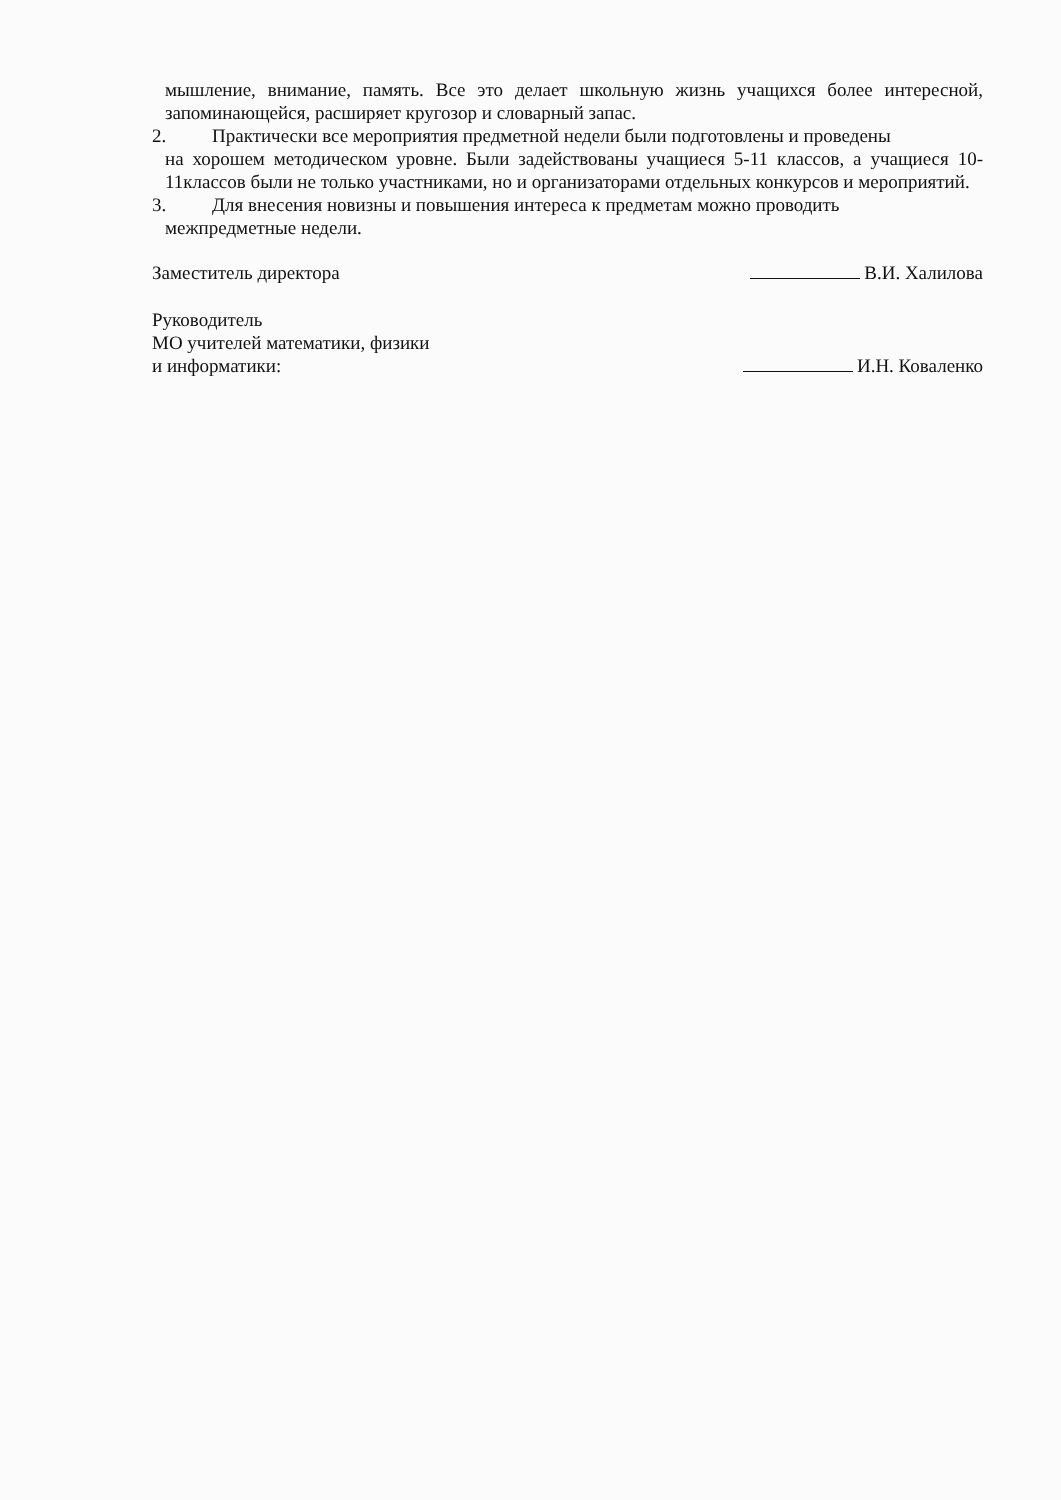мышление, внимание, память. Все это делает школьную жизнь учащихся более интересной, запоминающейся, расширяет кругозор и словарный запас.
2. Практически все мероприятия предметной недели были подготовлены и проведены
на хорошем методическом уровне. Были задействованы учащиеся 5-11 классов, а учащиеся 10-11классов были не только участниками, но и организаторами отдельных конкурсов и мероприятий.
3. Для внесения новизны и повышения интереса к предметам можно проводить
межпредметные недели.
Заместитель директора В.И. Халилова
Руководитель
МО учителей математики, физики
и информатики: И.Н. Коваленко